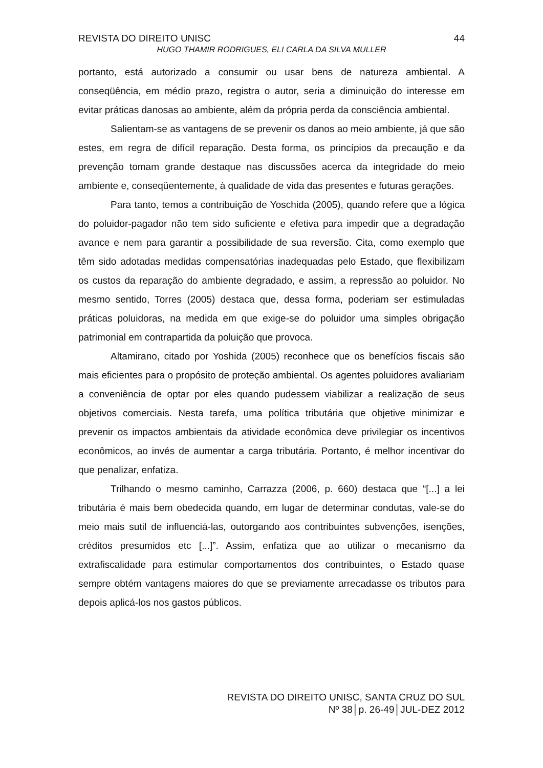REVISTA DO DIREITO UNISC 44
HUGO THAMIR RODRIGUES, ELI CARLA DA SILVA MULLER
portanto, está autorizado a consumir ou usar bens de natureza ambiental. A conseqüência, em médio prazo, registra o autor, seria a diminuição do interesse em evitar práticas danosas ao ambiente, além da própria perda da consciência ambiental.
Salientam-se as vantagens de se prevenir os danos ao meio ambiente, já que são estes, em regra de difícil reparação. Desta forma, os princípios da precaução e da prevenção tomam grande destaque nas discussões acerca da integridade do meio ambiente e, conseqüentemente, à qualidade de vida das presentes e futuras gerações.
Para tanto, temos a contribuição de Yoschida (2005), quando refere que a lógica do poluidor-pagador não tem sido suficiente e efetiva para impedir que a degradação avance e nem para garantir a possibilidade de sua reversão. Cita, como exemplo que têm sido adotadas medidas compensatórias inadequadas pelo Estado, que flexibilizam os custos da reparação do ambiente degradado, e assim, a repressão ao poluidor. No mesmo sentido, Torres (2005) destaca que, dessa forma, poderiam ser estimuladas práticas poluidoras, na medida em que exige-se do poluidor uma simples obrigação patrimonial em contrapartida da poluição que provoca.
Altamirano, citado por Yoshida (2005) reconhece que os benefícios fiscais são mais eficientes para o propósito de proteção ambiental. Os agentes poluidores avaliariam a conveniência de optar por eles quando pudessem viabilizar a realização de seus objetivos comerciais. Nesta tarefa, uma política tributária que objetive minimizar e prevenir os impactos ambientais da atividade econômica deve privilegiar os incentivos econômicos, ao invés de aumentar a carga tributária. Portanto, é melhor incentivar do que penalizar, enfatiza.
Trilhando o mesmo caminho, Carrazza (2006, p. 660) destaca que “[...] a lei tributária é mais bem obedecida quando, em lugar de determinar condutas, vale-se do meio mais sutil de influenciá-las, outorgando aos contribuintes subvenções, isenções, créditos presumidos etc [...]”. Assim, enfatiza que ao utilizar o mecanismo da extrafiscalidade para estimular comportamentos dos contribuintes, o Estado quase sempre obtém vantagens maiores do que se previamente arrecadasse os tributos para depois aplicá-los nos gastos públicos.
REVISTA DO DIREITO UNISC, SANTA CRUZ DO SUL
Nº 38│p. 26-49│JUL-DEZ 2012